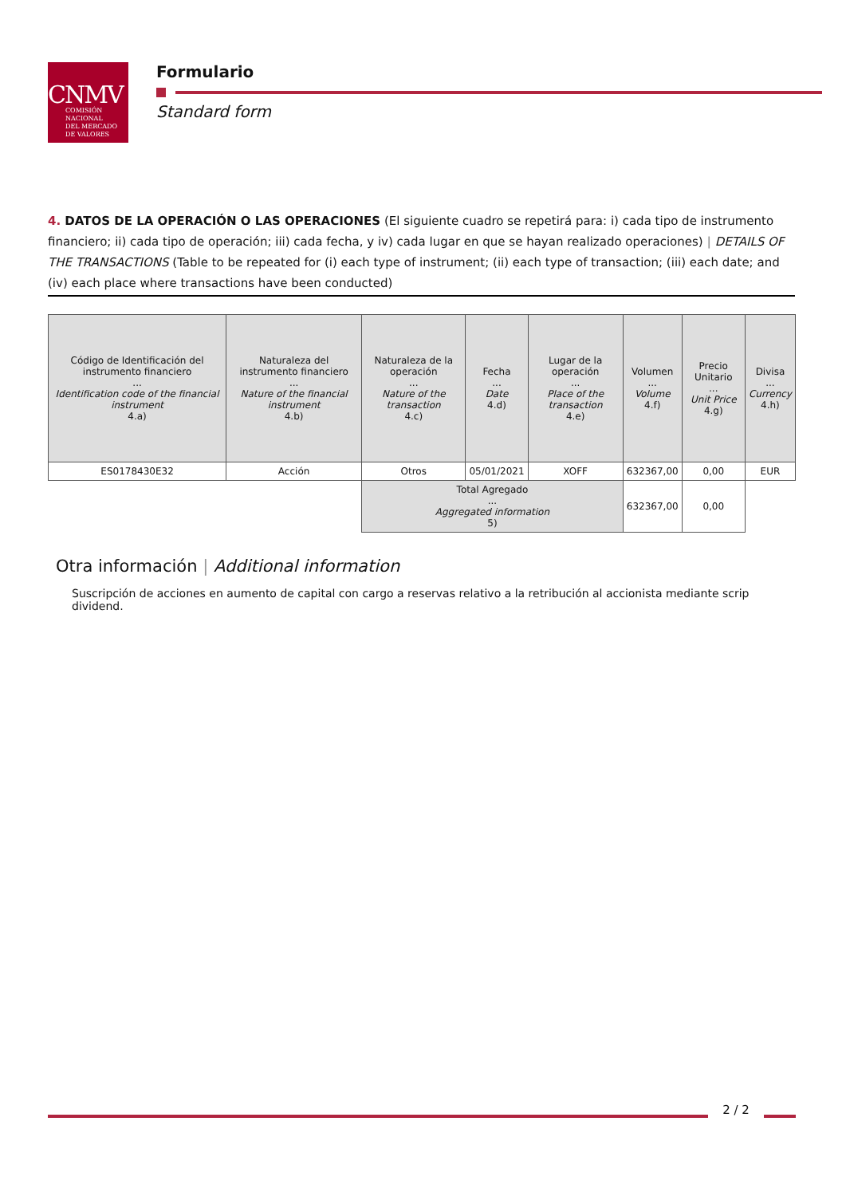CNMV
COMISIÓN
NACIONAL
DEL MERCADO
DE VALORES
Formulario
Standard form
4. DATOS DE LA OPERACIÓN O LAS OPERACIONES (El siguiente cuadro se repetirá para: i) cada tipo de instrumento financiero; ii) cada tipo de operación; iii) cada fecha, y iv) cada lugar en que se hayan realizado operaciones) | DETAILS OF THE TRANSACTIONS (Table to be repeated for (i) each type of instrument; (ii) each type of transaction; (iii) each date; and (iv) each place where transactions have been conducted)
| Código de Identificación del instrumento financiero ... Identification code of the financial instrument 4.a) | Naturaleza del instrumento financiero ... Nature of the financial instrument 4.b) | Naturaleza de la operación ... Nature of the transaction 4.c) | Fecha ... Date 4.d) | Lugar de la operación ... Place of the transaction 4.e) | Volumen ... Volume 4.f) | Precio Unitario ... Unit Price 4.g) | Divisa ... Currency 4.h) |
| --- | --- | --- | --- | --- | --- | --- | --- |
| ES0178430E32 | Acción | Otros | 05/01/2021 | XOFF | 632367,00 | 0,00 | EUR |
| | | Total Agregado ... Aggregated information 5) | | | 632367,00 | 0,00 | |
Otra información | Additional information
Suscripción de acciones en aumento de capital con cargo a reservas relativo a la retribución al accionista mediante scrip dividend.
2 / 2